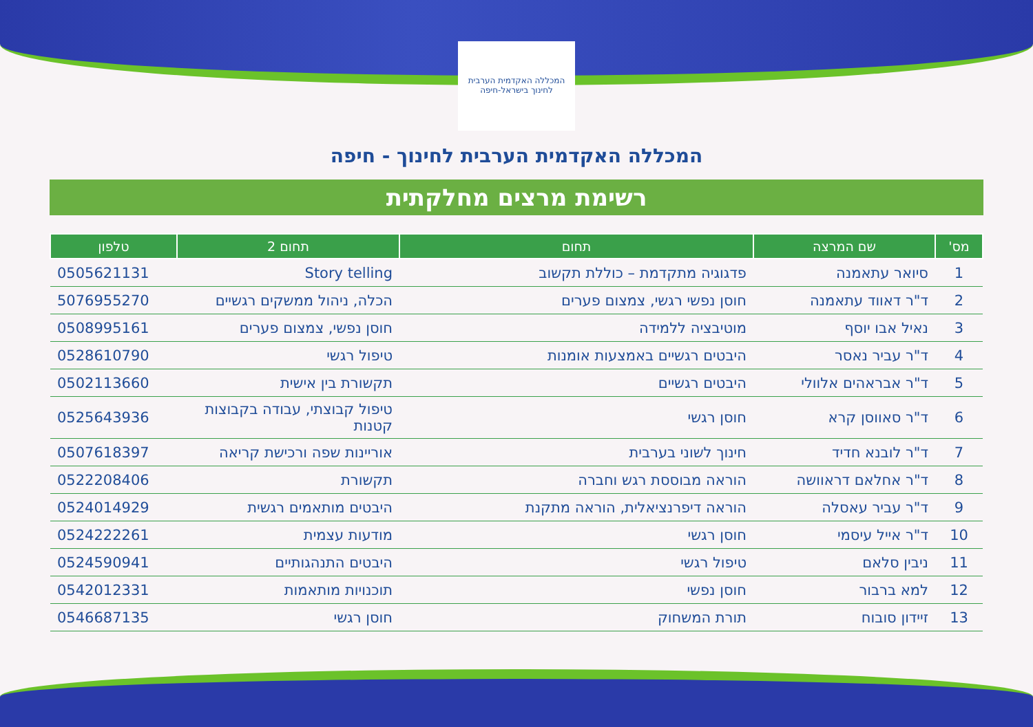המכללה האקדמית הערבית לחינוך בישראל-חיפה
המכללה האקדמית הערבית לחינוך - חיפה
רשימת מרצים מחלקתית
| מס' | שם המרצה | תחום | תחום 2 | טלפון |
| --- | --- | --- | --- | --- |
| 1 | סיואר עתאמנה | פדגוגיה מתקדמת – כוללת תקשוב | Story telling | 0505621131 |
| 2 | ד"ר דאווד עתאמנה | חוסן נפשי רגשי, צמצום פערים | הכלה, ניהול ממשקים רגשיים | 5076955270 |
| 3 | נאיל אבו יוסף | מוטיבציה ללמידה | חוסן נפשי, צמצום פערים | 0508995161 |
| 4 | ד"ר עביר נאסר | היבטים רגשיים באמצעות אומנות | טיפול רגשי | 0528610790 |
| 5 | ד"ר אבראהים אלוולי | היבטים רגשיים | תקשורת בין אישית | 0502113660 |
| 6 | ד"ר סאווסן קרא | חוסן רגשי | טיפול קבוצתי, עבודה בקבוצות קטנות | 0525643936 |
| 7 | ד"ר לובנא חדיד | חינוך לשוני בערבית | אוריינות שפה ורכישת קריאה | 0507618397 |
| 8 | ד"ר אחלאם דראוושה | הוראה מבוססת רגש וחברה | תקשורת | 0522208406 |
| 9 | ד"ר עביר עאסלה | הוראה דיפרנציאלית, הוראה מתקנת | היבטים מותאמים רגשית | 0524014929 |
| 10 | ד"ר אייל עיסמי | חוסן רגשי | מודעות עצמית | 0524222261 |
| 11 | ניבין סלאם | טיפול רגשי | היבטים התנהגותיים | 0524590941 |
| 12 | למא ברבור | חוסן נפשי | תוכנויות מותאמות | 0542012331 |
| 13 | זיידון סובוח | תורת המשחוק | חוסן רגשי | 0546687135 |